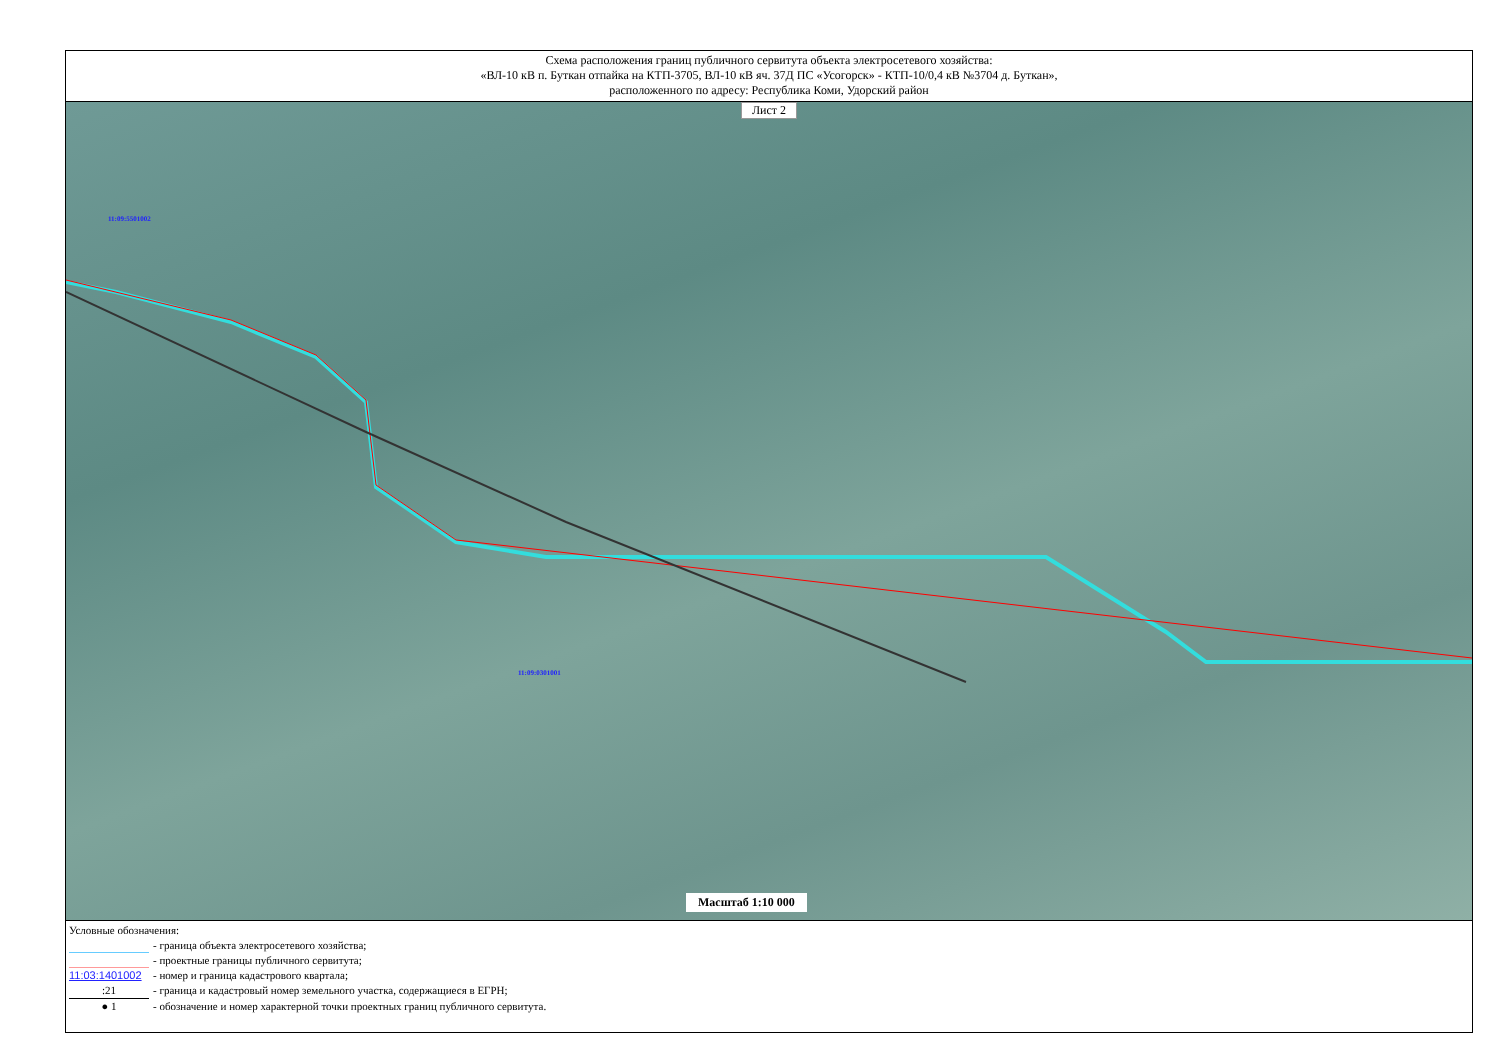Схема расположения границ публичного сервитута объекта электросетевого хозяйства:
«ВЛ-10 кВ п. Буткан отпайка на КТП-3705, ВЛ-10 кВ яч. 37Д ПС «Усогорск» - КТП-10/0,4 кВ №3704 д. Буткан»,
расположенного по адресу: Республика Коми, Удорский район
Лист 2
11:09:5501002
11:09:0301001
Масштаб 1:10 000
Условные обозначения:
- граница объекта электросетевого хозяйства;
- проектные границы публичного сервитута;
11:03:1401002 - номер и граница кадастрового квартала;
:21 - граница и кадастровый номер земельного участка, содержащиеся в ЕГРН;
● 1 - обозначение и номер характерной точки проектных границ публичного сервитута.